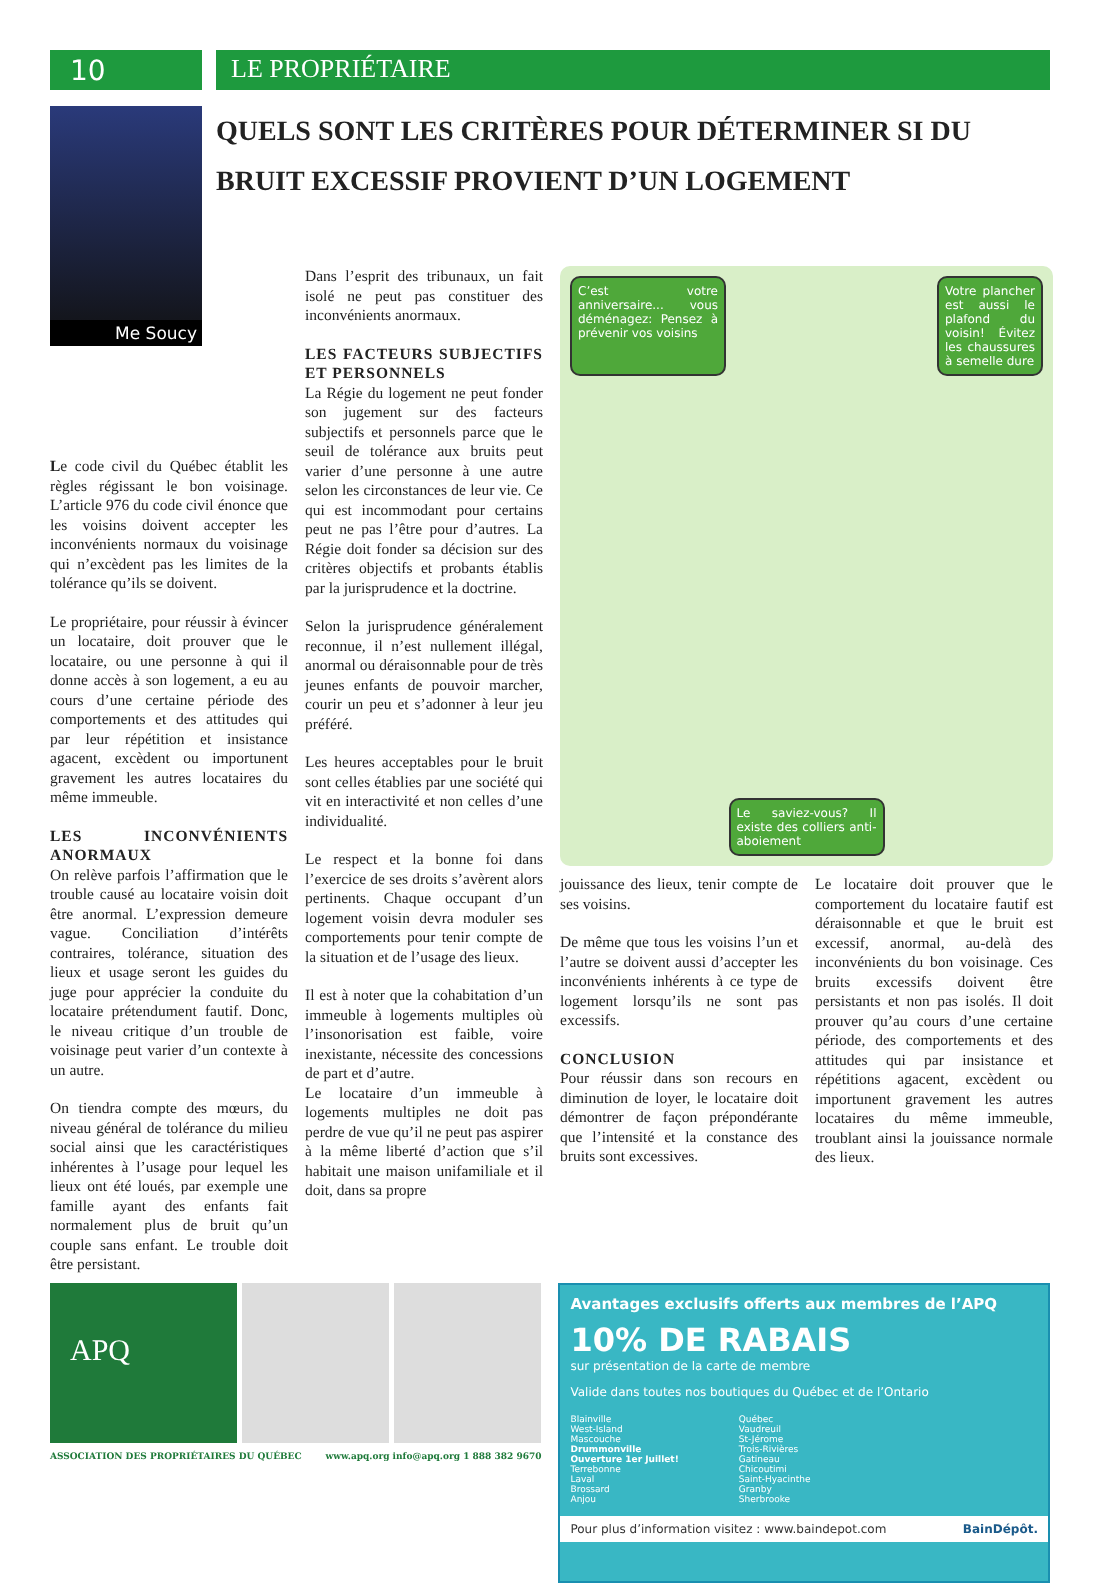10 LE PROPRIÉTAIRE
Me Soucy
QUELS SONT LES CRITÈRES POUR DÉTERMINER SI DU BRUIT EXCESSIF PROVIENT D’UN LOGEMENT
Le code civil du Québec établit les règles régissant le bon voisinage. L’article 976 du code civil énonce que les voisins doivent accepter les inconvénients normaux du voisinage qui n’excèdent pas les limites de la tolérance qu’ils se doivent.
Le propriétaire, pour réussir à évincer un locataire, doit prouver que le locataire, ou une personne à qui il donne accès à son logement, a eu au cours d’une certaine période des comportements et des attitudes qui par leur répétition et insistance agacent, excèdent ou importunent gravement les autres locataires du même immeuble.
LES INCONVÉNIENTS ANORMAUX
On relève parfois l’affirmation que le trouble causé au locataire voisin doit être anormal. L’expression demeure vague. Conciliation d’intérêts contraires, tolérance, situation des lieux et usage seront les guides du juge pour apprécier la conduite du locataire prétendument fautif. Donc, le niveau critique d’un trouble de voisinage peut varier d’un contexte à un autre.
On tiendra compte des mœurs, du niveau général de tolérance du milieu social ainsi que les caractéristiques inhérentes à l’usage pour lequel les lieux ont été loués, par exemple une famille ayant des enfants fait normalement plus de bruit qu’un couple sans enfant. Le trouble doit être persistant.
Dans l’esprit des tribunaux, un fait isolé ne peut pas constituer des inconvénients anormaux.
LES FACTEURS SUBJECTIFS ET PERSONNELS
La Régie du logement ne peut fonder son jugement sur des facteurs subjectifs et personnels parce que le seuil de tolérance aux bruits peut varier d’une personne à une autre selon les circonstances de leur vie. Ce qui est incommodant pour certains peut ne pas l’être pour d’autres. La Régie doit fonder sa décision sur des critères objectifs et probants établis par la jurisprudence et la doctrine.
Selon la jurisprudence généralement reconnue, il n’est nullement illégal, anormal ou déraisonnable pour de très jeunes enfants de pouvoir marcher, courir un peu et s’adonner à leur jeu préféré.
Les heures acceptables pour le bruit sont celles établies par une société qui vit en interactivité et non celles d’une individualité.
Le respect et la bonne foi dans l’exercice de ses droits s’avèrent alors pertinents. Chaque occupant d’un logement voisin devra moduler ses comportements pour tenir compte de la situation et de l’usage des lieux.
Il est à noter que la cohabitation d’un immeuble à logements multiples où l’insonorisation est faible, voire inexistante, nécessite des concessions de part et d’autre.
Le locataire d’un immeuble à logements multiples ne doit pas perdre de vue qu’il ne peut pas aspirer à la même liberté d’action que s’il habitait une maison unifamiliale et il doit, dans sa propre
C’est votre anniversaire... vous déménagez: Pensez à prévenir vos voisins
Votre plancher est aussi le plafond du voisin! Évitez les chaussures à semelle dure
Le saviez-vous? Il existe des colliers anti-aboiement
jouissance des lieux, tenir compte de ses voisins.
De même que tous les voisins l’un et l’autre se doivent aussi d’accepter les inconvénients inhérents à ce type de logement lorsqu’ils ne sont pas excessifs.
CONCLUSION
Pour réussir dans son recours en diminution de loyer, le locataire doit démontrer de façon prépondérante que l’intensité et la constance des bruits sont excessives.
Le locataire doit prouver que le comportement du locataire fautif est déraisonnable et que le bruit est excessif, anormal, au-delà des inconvénients du bon voisinage. Ces bruits excessifs doivent être persistants et non pas isolés. Il doit prouver qu’au cours d’une certaine période, des comportements et des attitudes qui par insistance et répétitions agacent, excèdent ou importunent gravement les autres locataires du même immeuble, troublant ainsi la jouissance normale des lieux.
APQ
ASSOCIATION DES PROPRIÉTAIRES DU QUÉBEC www.apq.org info@apq.org 1 888 382 9670
Avantages exclusifs offerts aux membres de l’APQ
10% DE RABAIS
sur présentation de la carte de membre
Valide dans toutes nos boutiques du Québec et de l’Ontario
Blainville
West-Island
Mascouche
Drummonville
Ouverture 1er Juillet!
Terrebonne
Laval
Brossard
Anjou
Québec
Vaudreuil
St-Jérome
Trois-Rivières
Gatineau
Chicoutimi
Saint-Hyacinthe
Granby
Sherbrooke
Pour plus d’information visitez : www.baindepot.com BainDépôt.